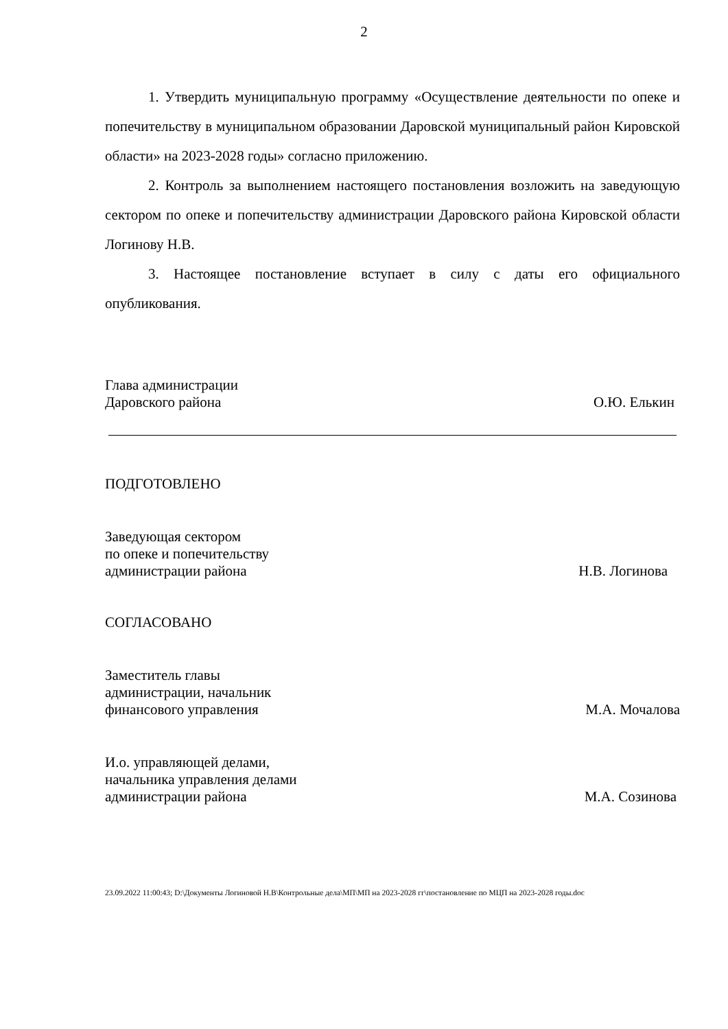2
1. Утвердить муниципальную программу «Осуществление деятельности по опеке и попечительству в муниципальном образовании Даровской муниципальный район Кировской области» на 2023-2028 годы» согласно приложению.
2. Контроль за выполнением настоящего постановления возложить на заведующую сектором по опеке и попечительству администрации Даровского района Кировской области Логинову Н.В.
3. Настоящее постановление вступает в силу с даты его официального опубликования.
Глава администрации
Даровского района
О.Ю. Елькин
ПОДГОТОВЛЕНО
Заведующая сектором
по опеке и попечительству
администрации района
Н.В. Логинова
СОГЛАСОВАНО
Заместитель главы
администрации, начальник
финансового управления
М.А. Мочалова
И.о. управляющей делами,
начальника управления делами
администрации района
М.А. Созинова
23.09.2022 11:00:43; D:\Документы Логиновой Н.В\Контрольные дела\МП\МП на 2023-2028 гг\постановление по МЦП на 2023-2028 годы.doc